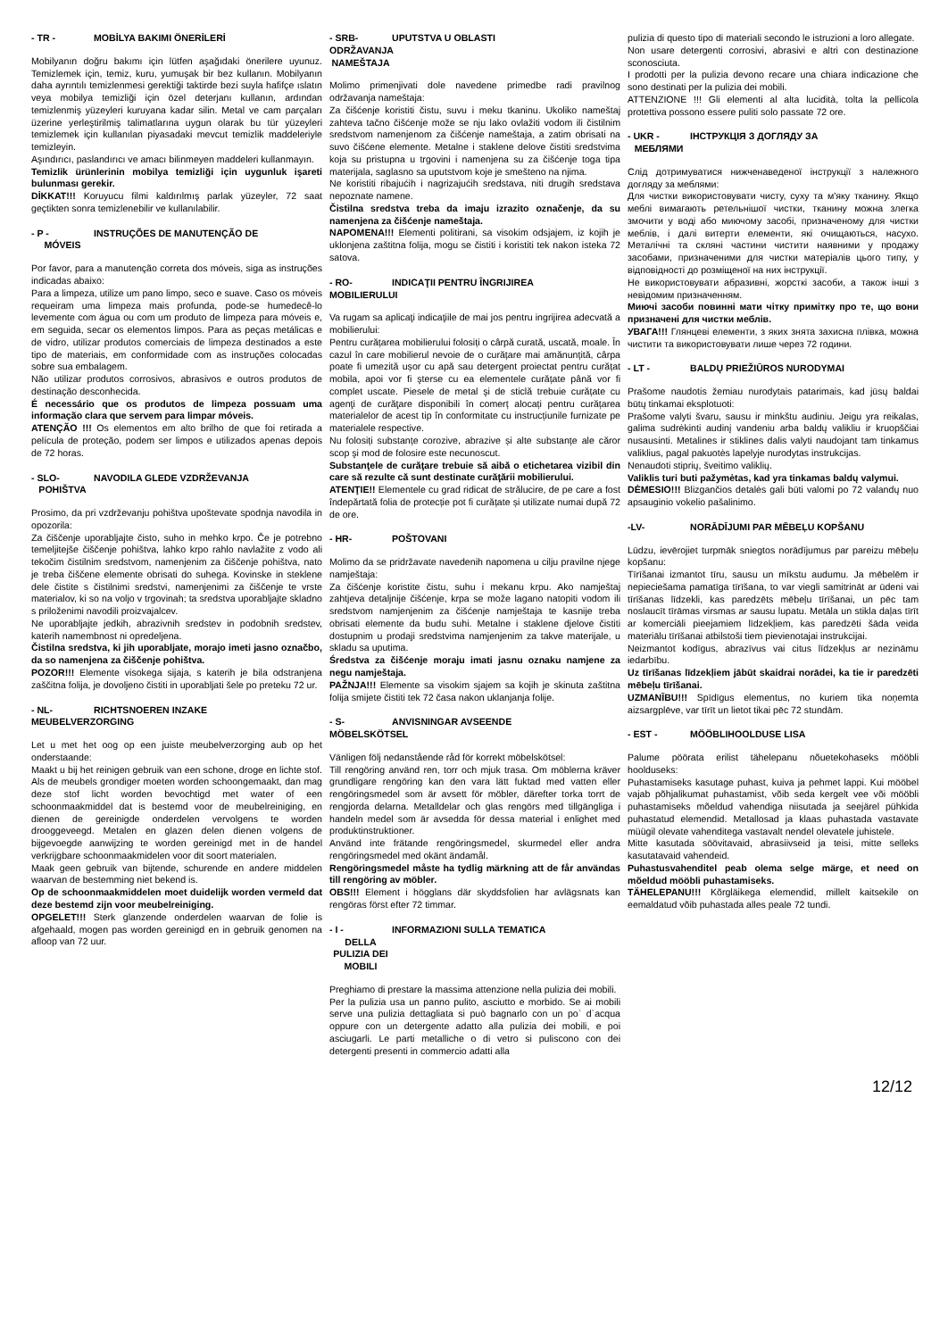- TR - MOBİLYA BAKIMI ÖNERİLERİ
Mobilyanın doğru bakımı için lütfen aşağıdaki önerilere uyunuz. Temizlemek için, temiz, kuru, yumuşak bir bez kullanın. Mobilyanın daha ayrıntılı temizlenmesi gerektiği taktirde bezi suyla hafifçe ıslatın veya mobilya temizliği için özel deterjanı kullanın, ardından temizlenmiş yüzeyleri kuruyana kadar silin. Metal ve cam parçaları üzerine yerleştirilmiş talimatlarına uygun olarak bu tür yüzeyleri temizlemek için kullanılan piyasadaki mevcut temizlik maddeleriyle temizleyin.
Aşındırıcı, paslandırıcı ve amacı bilinmeyen maddeleri kullanmayın.
Temizlik ürünlerinin mobilya temizliği için uygunluk işareti bulunması gerekir.
DİKKAT!!! Koruyucu filmi kaldırılmış parlak yüzeyler, 72 saat geçtikten sonra temizlenebilir ve kullanılabilir.
- P - INSTRUÇÕES DE MANUTENÇÃO DE
MÓVEIS
Por favor, para a manutenção correta dos móveis, siga as instruções indicadas abaixo:
Para a limpeza, utilize um pano limpo, seco e suave. Caso os móveis requeiram uma limpeza mais profunda, pode-se humedecê-lo levemente com água ou com um produto de limpeza para móveis e, em seguida, secar os elementos limpos. Para as peças metálicas e de vidro, utilizar produtos comerciais de limpeza destinados a este tipo de materiais, em conformidade com as instruções colocadas sobre sua embalagem.
Não utilizar produtos corrosivos, abrasivos e outros produtos de destinação desconhecida.
É necessário que os produtos de limpeza possuam uma informação clara que servem para limpar móveis.
ATENÇÃO !!! Os elementos em alto brilho de que foi retirada a película de proteção, podem ser limpos e utilizados apenas depois de 72 horas.
- SLO- NAVODILA GLEDE VZDRŽEVANJA
POHIŠTVA
Prosimo, da pri vzdrževanju pohištva upoštevate spodnja navodila in opozorila:
Za čiščenje uporabljajte čisto, suho in mehko krpo. Če je potrebno temeljitejše čiščenje pohištva, lahko krpo rahlo navlažite z vodo ali tekočim čistilnim sredstvom, namenjenim za čiščenje pohištva, nato je treba čiščene elemente obrisati do suhega. Kovinske in steklene dele čistite s čistilnimi sredstvi, namenjenimi za čiščenje te vrste materialov, ki so na voljo v trgovinah; ta sredstva uporabljajte skladno s priloženimi navodili proizvajalcev.
Ne uporabljajte jedkih, abrazivnih sredstev in podobnih sredstev, katerih namembnost ni opredeljena.
Čistilna sredstva, ki jih uporabljate, morajo imeti jasno označbo, da so namenjena za čiščenje pohištva.
POZOR!!! Elemente visokega sijaja, s katerih je bila odstranjena zaščitna folija, je dovoljeno čistiti in uporabljati šele po preteku 72 ur.
- NL- RICHTSNOEREN INZAKE
MEUBELVERZORGING
Let u met het oog op een juiste meubelverzorging aub op het onderstaande:
Maakt u bij het reinigen gebruik van een schone, droge en lichte stof. Als de meubels grondiger moeten worden schoongemaakt, dan mag deze stof licht worden bevochtigd met water of een schoonmaakmiddel dat is bestemd voor de meubelreiniging, en dienen de gereinigde onderdelen vervolgens te worden drooggeveegd. Metalen en glazen delen dienen volgens de bijgevoegde aanwijzing te worden gereinigd met in de handel verkrijgbare schoonmaakmidelen voor dit soort materialen.
Maak geen gebruik van bijtende, schurende en andere middelen waarvan de bestemming niet bekend is.
Op de schoonmaakmiddelen moet duidelijk worden vermeld dat deze bestemd zijn voor meubelreiniging.
OPGELET!!! Sterk glanzende onderdelen waarvan de folie is afgehaald, mogen pas worden gereinigd en in gebruik genomen na afloop van 72 uur.
- SRB- UPUTSTVA U OBLASTI
ODRŽAVANJA NAMEŠTAJA
Molimo primenjivati dole navedene primedbe radi pravilnog održavanja nameštaja:
Za čišćenje koristiti čistu, suvu i meku tkaninu. Ukoliko nameštaj zahteva tačno čišćenje može se nju lako ovlažiti vodom ili čistilnim sredstvom namenjenom za čišćenje nameštaja, a zatim obrisati na suvo čišćene elemente. Metalne i staklene delove čistiti sredstvima koja su pristupna u trgovini i namenjena su za čišćenje toga tipa materijala, saglasno sa uputstvom koje je smešteno na njima.
Ne koristiti ribajućih i nagrizajućih sredstava, niti drugih sredstava nepoznate namene.
Čistilna sredstva treba da imaju izrazito označenje, da su namenjena za čišćenje nameštaja.
NAPOMENA!!! Elementi politirani, sa visokim odsjajem, iz kojih je uklonjena zaštitna folija, mogu se čistiti i koristiti tek nakon isteka 72 satova.
- RO- INDICAŢII PENTRU ÎNGRIJIREA
MOBILIERULUI
Va rugam sa aplicaţi indicaţiile de mai jos pentru ingrijirea adecvată a mobilierului:
Pentru curățarea mobilierului folosiți o cârpă curată, uscată, moale. În cazul în care mobilierul nevoie de o curățare mai amănunțită, cârpa poate fi umezită ușor cu apă sau detergent proiectat pentru curățat mobila, apoi vor fi şterse cu ea elementele curățate până vor fi complet uscate. Piesele de metal şi de sticlă trebuie curățate cu agenţi de curăţare disponibili în comerț alocați pentru curățarea materialelor de acest tip în conformitate cu instrucțiunile furnizate pe materialele respective.
Nu folosiți substanțe corozive, abrazive și alte substanțe ale căror scop şi mod de folosire este necunoscut.
Substanţele de curăţare trebuie să aibă o etichetarea vizibil din care să rezulte că sunt destinate curăţării mobilierului.
ATENŢIE!! Elementele cu grad ridicat de strălucire, de pe care a fost îndepărtată folia de protecție pot fi curățate și utilizate numai după 72 de ore.
- HR- POŠTOVANI
Molimo da se pridržavate navedenih napomena u cilju pravilne njege namještaja:
Za čišćenje koristite čistu, suhu i mekanu krpu. Ako namještaj zahtjeva detaljnije čišćenje, krpa se može lagano natopiti vodom ili sredstvom namjenjenim za čišćenje namještaja te kasnije treba obrisati elemente da budu suhi. Metalne i staklene djelove čistiti dostupnim u prodaji sredstvima namjenjenim za takve materijale, u skladu sa uputima.
Średstva za čišćenje moraju imati jasnu oznaku namjene za negu namještaja.
PAŽNJA!!! Elemente sa visokim sjajem sa kojih je skinuta zaštitna folija smijete čistiti tek 72 časa nakon uklanjanja folije.
- S- ANVISNINGAR AVSEENDE
MÖBELSKÖTSEL
Vänligen följ nedanstående råd för korrekt möbelskötsel:
Till rengöring använd ren, torr och mjuk trasa. Om möblerna kräver grundligare rengöring kan den vara lätt fuktad med vatten eller rengöringsmedel som är avsett för möbler, därefter torka torrt de rengjorda delarna. Metalldelar och glas rengörs med tillgängliga i handeln medel som är avsedda för dessa material i enlighet med produktinstruktioner.
Använd inte frätande rengöringsmedel, skurmedel eller andra rengöringsmedel med okänt ändamål.
Rengöringsmedel måste ha tydlig märkning att de får användas till rengöring av möbler.
OBS!!! Element i högglans där skyddsfolien har avlägsnats kan rengöras först efter 72 timmar.
- I - INFORMAZIONI SULLA TEMATICA
DELLA PULIZIA DEI MOBILI
Preghiamo di prestare la massima attenzione nella pulizia dei mobili.
Per la pulizia usa un panno pulito, asciutto e morbido. Se ai mobili serve una pulizia dettagliata si può bagnarlo con un po` d`acqua oppure con un detergente adatto alla pulizia dei mobili, e poi asciugarli. Le parti metalliche o di vetro si puliscono con dei detergenti presenti in commercio adatti alla
pulizia di questo tipo di materiali secondo le istruzioni a loro allegate.
Non usare detergenti corrosivi, abrasivi e altri con destinazione sconosciuta.
I prodotti per la pulizia devono recare una chiara indicazione che sono destinati per la pulizia dei mobili.
ATTENZIONE !!! Gli elementi al alta lucidità, tolta la pellicola protettiva possono essere puliti solo passate 72 ore.
- UKR - ІНСТРУКЦІЯ З ДОГЛЯДУ ЗА
МЕБЛЯМИ
Слід дотримуватися нижченаведеної інструкції з належного догляду за меблями:
Для чистки використовувати чисту, суху та м'яку тканину. Якщо меблі вимагають ретельнішої чистки, тканину можна злегка змочити у воді або миючому засобі, призначеному для чистки меблів, і далі витерти елементи, які очищаються, насухо. Металічні та скляні частини чистити наявними у продажу засобами, призначеними для чистки матеріалів цього типу, у відповідності до розміщеної на них інструкції.
Не використовувати абразивні, жорсткі засоби, а також інші з невідомим призначенням.
Миючі засоби повинні мати чітку примітку про те, що вони призначені для чистки меблів.
УВАГА!!! Глянцеві елементи, з яких знята захисна плівка, можна чистити та використовувати лише через 72 години.
- LT - BALDŲ PRIEŽIŪROS NURODYMAI
Prašome naudotis žemiau nurodytais patarimais, kad jūsų baldai būtų tinkamai eksplotuoti:
Prašome valyti švaru, sausu ir minkštu audiniu. Jeigu yra reikalas, galima sudrėkinti audinį vandeniu arba baldų valikliu ir kruopščiai nusausinti. Metalines ir stiklines dalis valyti naudojant tam tinkamus valiklius, pagal pakuotės lapelyje nurodytas instrukcijas.
Nenaudoti stiprių, šveitimo valiklių.
Valiklis turi buti pažymėtas, kad yra tinkamas baldų valymui.
DĖMESIO!!! Blizgančios detalės gali būti valomi po 72 valandų nuo apsauginio vokelio pašalinimo.
-LV- NORĀDĪJUMI PAR MĒBEĻU KOPŠANU
Lūdzu, ievērojiet turpmāk sniegtos norādījumus par pareizu mēbeļu kopšanu:
Tīrīšanai izmantot tīru, sausu un mīkstu audumu. Ja mēbelēm ir nepieciešama pamatīga tīrīšana, to var viegli samitrināt ar ūdeni vai tīrīšanas līdzekli, kas paredzēts mēbeļu tīrīšanai, un pēc tam noslaucīt tīrāmas virsmas ar sausu lupatu. Metāla un stikla daļas tīrīt ar komerciāli pieejamiem līdzekļiem, kas paredzēti šāda veida materiālu tīrīšanai atbilstoši tiem pievienotajai instrukcijai.
Neizmantot kodīgus, abrazīvus vai citus līdzekļus ar nezināmu iedarbību.
Uz tīrīšanas līdzekļiem jābūt skaidrai norādei, ka tie ir paredzēti mēbeļu tīrīšanai.
UZMANĪBU!!! Spīdīgus elementus, no kuriem tika noņemta aizsargplēve, var tīrīt un lietot tikai pēc 72 stundām.
- EST - MÖÖBLIHOOLDUSE LISA
Palume pöörata erilist tähelepanu nõuetekohaseks mööbli hoolduseks:
Puhastamiseks kasutage puhast, kuiva ja pehmet lappi. Kui mööbel vajab põhjalikumat puhastamist, võib seda kergelt vee või mööbli puhastamiseks mõeldud vahendiga niisutada ja seejärel pühkida puhastatud elemendid. Metallosad ja klaas puhastada vastavate müügil olevate vahenditega vastavalt nendel olevatele juhistele.
Mitte kasutada söövitavaid, abrasiivseid ja teisi, mitte selleks kasutatavaid vahendeid.
Puhastusvahenditel peab olema selge märge, et need on mõeldud mööbli puhastamiseks.
TÄHELEPANU!!! Kõrgläikega elemendid, millelt kaitsekile on eemaldatud võib puhastada alles peale 72 tundi.
12/12